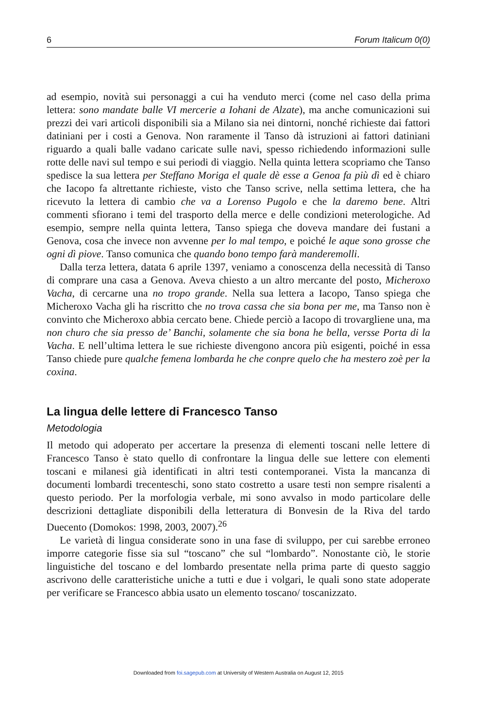6 Forum Italicum 0(0)
ad esempio, novità sui personaggi a cui ha venduto merci (come nel caso della prima lettera: sono mandate balle VI mercerie a Iohani de Alzate), ma anche comunicazioni sui prezzi dei vari articoli disponibili sia a Milano sia nei dintorni, nonché richieste dai fattori datiniani per i costi a Genova. Non raramente il Tanso dà istruzioni ai fattori datiniani riguardo a quali balle vadano caricate sulle navi, spesso richiedendo informazioni sulle rotte delle navi sul tempo e sui periodi di viaggio. Nella quinta lettera scopriamo che Tanso spedisce la sua lettera per Steffano Moriga el quale dè esse a Genoa fa più dì ed è chiaro che Iacopo fa altrettante richieste, visto che Tanso scrive, nella settima lettera, che ha ricevuto la lettera di cambio che va a Lorenso Pugolo e che la daremo bene. Altri commenti sfiorano i temi del trasporto della merce e delle condizioni meterologiche. Ad esempio, sempre nella quinta lettera, Tanso spiega che doveva mandare dei fustani a Genova, cosa che invece non avvenne per lo mal tempo, e poiché le aque sono grosse che ogni dì piove. Tanso comunica che quando bono tempo farà manderemolli.
Dalla terza lettera, datata 6 aprile 1397, veniamo a conoscenza della necessità di Tanso di comprare una casa a Genova. Aveva chiesto a un altro mercante del posto, Micheroxo Vacha, di cercarne una no tropo grande. Nella sua lettera a Iacopo, Tanso spiega che Micheroxo Vacha gli ha riscritto che no trova cassa che sia bona per me, ma Tanso non è convinto che Micheroxo abbia cercato bene. Chiede perciò a Iacopo di trovargliene una, ma non churo che sia presso de’ Banchi, solamente che sia bona he bella, versse Porta di la Vacha. E nell’ultima lettera le sue richieste divengono ancora più esigenti, poiché in essa Tanso chiede pure qualche femena lombarda he che conpre quelo che ha mestero zoè per la coxina.
La lingua delle lettere di Francesco Tanso
Metodologia
Il metodo qui adoperato per accertare la presenza di elementi toscani nelle lettere di Francesco Tanso è stato quello di confrontare la lingua delle sue lettere con elementi toscani e milanesi già identificati in altri testi contemporanei. Vista la mancanza di documenti lombardi trecenteschi, sono stato costretto a usare testi non sempre risalenti a questo periodo. Per la morfologia verbale, mi sono avvalso in modo particolare delle descrizioni dettagliate disponibili della letteratura di Bonvesin de la Riva del tardo Duecento (Domokos: 1998, 2003, 2007).<sup>26</sup>
Le varietà di lingua considerate sono in una fase di sviluppo, per cui sarebbe erroneo imporre categorie fisse sia sul “toscano” che sul “lombardo”. Nonostante ciò, le storie linguistiche del toscano e del lombardo presentate nella prima parte di questo saggio ascrivono delle caratteristiche uniche a tutti e due i volgari, le quali sono state adoperate per verificare se Francesco abbia usato un elemento toscano/ toscanizzato.
Downloaded from foi.sagepub.com at University of Western Australia on August 12, 2015